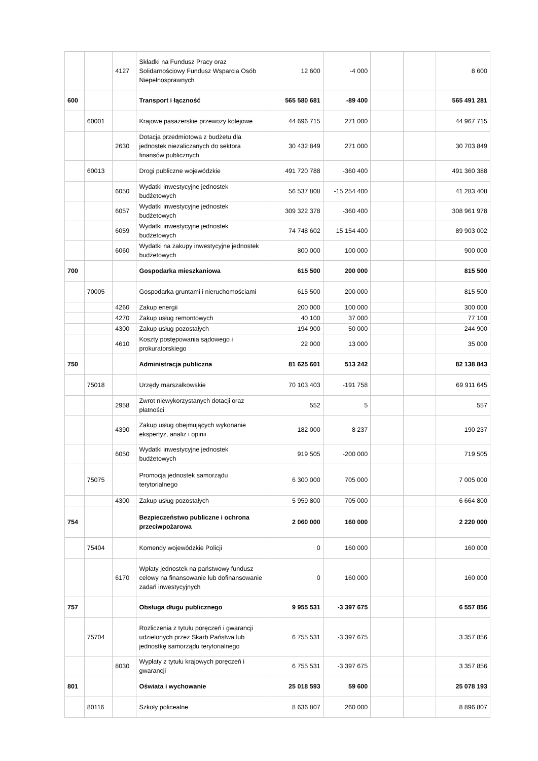| | | 4127 | Składki na Fundusz Pracy oraz Solidarnościowy Fundusz Wsparcia Osób Niepełnosprawnych | 12 600 | -4 000 | | | 8 600 |
| 600 | | | Transport i łączność | 565 580 681 | -89 400 | | | 565 491 281 |
| | 60001 | | Krajowe pasażerskie przewozy kolejowe | 44 696 715 | 271 000 | | | 44 967 715 |
| | | 2630 | Dotacja przedmiotowa z budżetu dla jednostek niezaliczanych do sektora finansów publicznych | 30 432 849 | 271 000 | | | 30 703 849 |
| | 60013 | | Drogi publiczne wojewódzkie | 491 720 788 | -360 400 | | | 491 360 388 |
| | | 6050 | Wydatki inwestycyjne jednostek budżetowych | 56 537 808 | -15 254 400 | | | 41 283 408 |
| | | 6057 | Wydatki inwestycyjne jednostek budżetowych | 309 322 378 | -360 400 | | | 308 961 978 |
| | | 6059 | Wydatki inwestycyjne jednostek budżetowych | 74 748 602 | 15 154 400 | | | 89 903 002 |
| | | 6060 | Wydatki na zakupy inwestycyjne jednostek budżetowych | 800 000 | 100 000 | | | 900 000 |
| 700 | | | Gospodarka mieszkaniowa | 615 500 | 200 000 | | | 815 500 |
| | 70005 | | Gospodarka gruntami i nieruchomościami | 615 500 | 200 000 | | | 815 500 |
| | | 4260 | Zakup energii | 200 000 | 100 000 | | | 300 000 |
| | | 4270 | Zakup usług remontowych | 40 100 | 37 000 | | | 77 100 |
| | | 4300 | Zakup usług pozostałych | 194 900 | 50 000 | | | 244 900 |
| | | 4610 | Koszty postępowania sądowego i prokuratorskiego | 22 000 | 13 000 | | | 35 000 |
| 750 | | | Administracja publiczna | 81 625 601 | 513 242 | | | 82 138 843 |
| | 75018 | | Urzędy marszałkowskie | 70 103 403 | -191 758 | | | 69 911 645 |
| | | 2958 | Zwrot niewykorzystanych dotacji oraz płatności | 552 | 5 | | | 557 |
| | | 4390 | Zakup usług obejmujących wykonanie ekspertyz, analiz i opinii | 182 000 | 8 237 | | | 190 237 |
| | | 6050 | Wydatki inwestycyjne jednostek budżetowych | 919 505 | -200 000 | | | 719 505 |
| | 75075 | | Promocja jednostek samorządu terytorialnego | 6 300 000 | 705 000 | | | 7 005 000 |
| | | 4300 | Zakup usług pozostałych | 5 959 800 | 705 000 | | | 6 664 800 |
| 754 | | | Bezpieczeństwo publiczne i ochrona przeciwpożarowa | 2 060 000 | 160 000 | | | 2 220 000 |
| | 75404 | | Komendy wojewódzkie Policji | 0 | 160 000 | | | 160 000 |
| | | 6170 | Wpłaty jednostek na państwowy fundusz celowy na finansowanie lub dofinansowanie zadań inwestycyjnych | 0 | 160 000 | | | 160 000 |
| 757 | | | Obsługa długu publicznego | 9 955 531 | -3 397 675 | | | 6 557 856 |
| | 75704 | | Rozliczenia z tytułu poręczeń i gwarancji udzielonych przez Skarb Państwa lub jednostkę samorządu terytorialnego | 6 755 531 | -3 397 675 | | | 3 357 856 |
| | | 8030 | Wypłaty z tytułu krajowych poręczeń i gwarancji | 6 755 531 | -3 397 675 | | | 3 357 856 |
| 801 | | | Oświata i wychowanie | 25 018 593 | 59 600 | | | 25 078 193 |
| | 80116 | | Szkoły policealne | 8 636 807 | 260 000 | | | 8 896 807 |